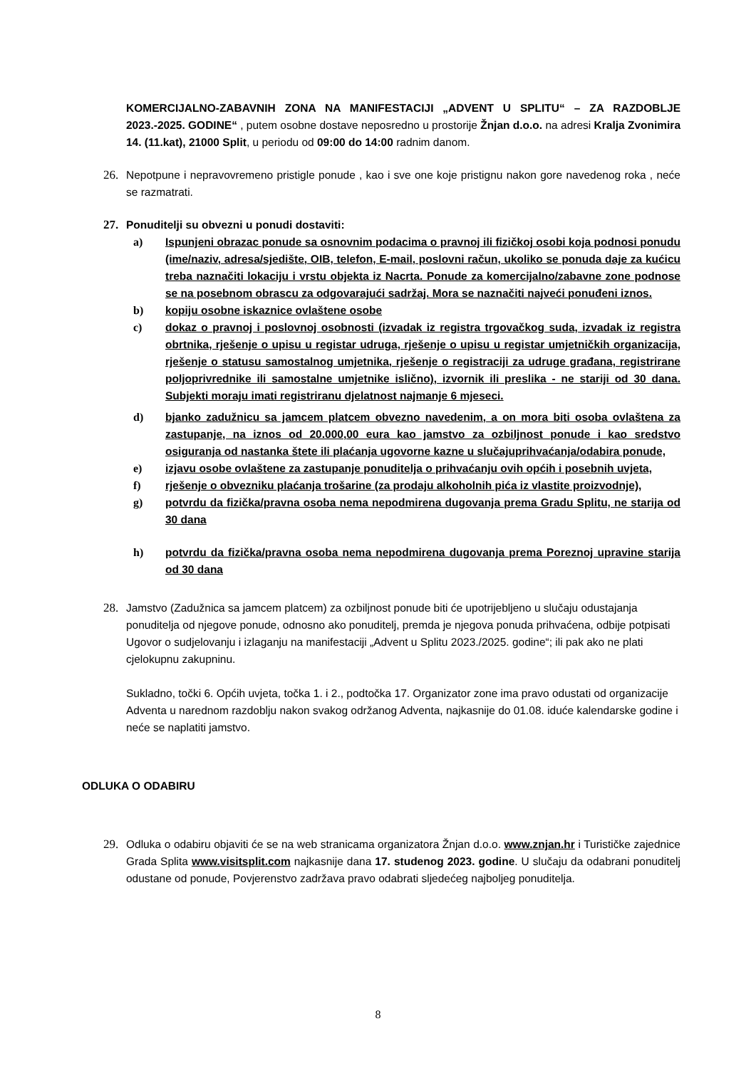KOMERCIJALNO-ZABAVNIH ZONA NA MANIFESTACIJI „ADVENT U SPLITU“ – ZA RAZDOBLJE 2023.-2025. GODINE“ , putem osobne dostave neposredno u prostorije Žnjan d.o.o. na adresi Kralja Zvonimira 14. (11.kat), 21000 Split, u periodu od 09:00 do 14:00 radnim danom.
26. Nepotpune i nepravovremeno pristigle ponude , kao i sve one koje pristignu nakon gore navedenog roka , neće se razmatrati.
27. Ponuditelji su obvezni u ponudi dostaviti:
a) Ispunjeni obrazac ponude sa osnovnim podacima o pravnoj ili fizičkoj osobi koja podnosi ponudu (ime/naziv, adresa/sjedište, OIB, telefon, E-mail, poslovni račun, ukoliko se ponuda daje za kućicu treba naznačiti lokaciju i vrstu objekta iz Nacrta. Ponude za komercijalno/zabavne zone podnose se na posebnom obrascu za odgovarajući sadržaj. Mora se naznačiti najveći ponuđeni iznos.
b) kopiju osobne iskaznice ovlaštene osobe
c) dokaz o pravnoj i poslovnoj osobnosti (izvadak iz registra trgovačkog suda, izvadak iz registra obrtnika, rješenje o upisu u registar udruga, rješenje o upisu u registar umjetničkih organizacija, rješenje o statusu samostalnog umjetnika, rješenje o registraciji za udruge građana, registrirane poljoprivrednike ili samostalne umjetnike islično), izvornik ili preslika - ne stariji od 30 dana. Subjekti moraju imati registriranu djelatnost najmanje 6 mjeseci.
d) bjanko zadužnicu sa jamcem platcem obvezno navedenim, a on mora biti osoba ovlaštena za zastupanje, na iznos od 20.000,00 eura kao jamstvo za ozbiljnost ponude i kao sredstvo osiguranja od nastanka štete ili plaćanja ugovorne kazne u slučajuprihvaćanja/odabira ponude,
e) izjavu osobe ovlaštene za zastupanje ponuditelja o prihvaćanju ovih općih i posebnih uvjeta,
f) rješenje o obvezniku plaćanja trošarine (za prodaju alkoholnih pića iz vlastite proizvodnje),
g) potvrdu da fizička/pravna osoba nema nepodmirena dugovanja prema Gradu Splitu, ne starija od 30 dana
h) potvrdu da fizička/pravna osoba nema nepodmirena dugovanja prema Poreznoj upravine starija od 30 dana
28. Jamstvo (Zadužnica sa jamcem platcem) za ozbiljnost ponude biti će upotrijebljeno u slučaju odustajanja ponuditelja od njegove ponude, odnosno ako ponuditelj, premda je njegova ponuda prihvaćena, odbije potpisati Ugovor o sudjelovanju i izlaganju na manifestaciji „Advent u Splitu 2023./2025. godine“; ili pak ako ne plati cjelokupnu zakupninu.
Sukladno, točki 6. Općih uvjeta, točka 1. i 2., podtočka 17. Organizator zone ima pravo odustati od organizacije Adventa u narednom razdoblju nakon svakog održanog Adventa, najkasnije do 01.08. iduće kalendarske godine i neće se naplatiti jamstvo.
ODLUKA O ODABIRU
29. Odluka o odabiru objaviti će se na web stranicama organizatora Žnjan d.o.o. www.znjan.hr i Turističke zajednice Grada Splita www.visitsplit.com najkasnije dana 17. studenog 2023. godine. U slučaju da odabrani ponuditelj odustane od ponude, Povjerenstvo zadržava pravo odabrati sljedećeg najboljeg ponuditelja.
8